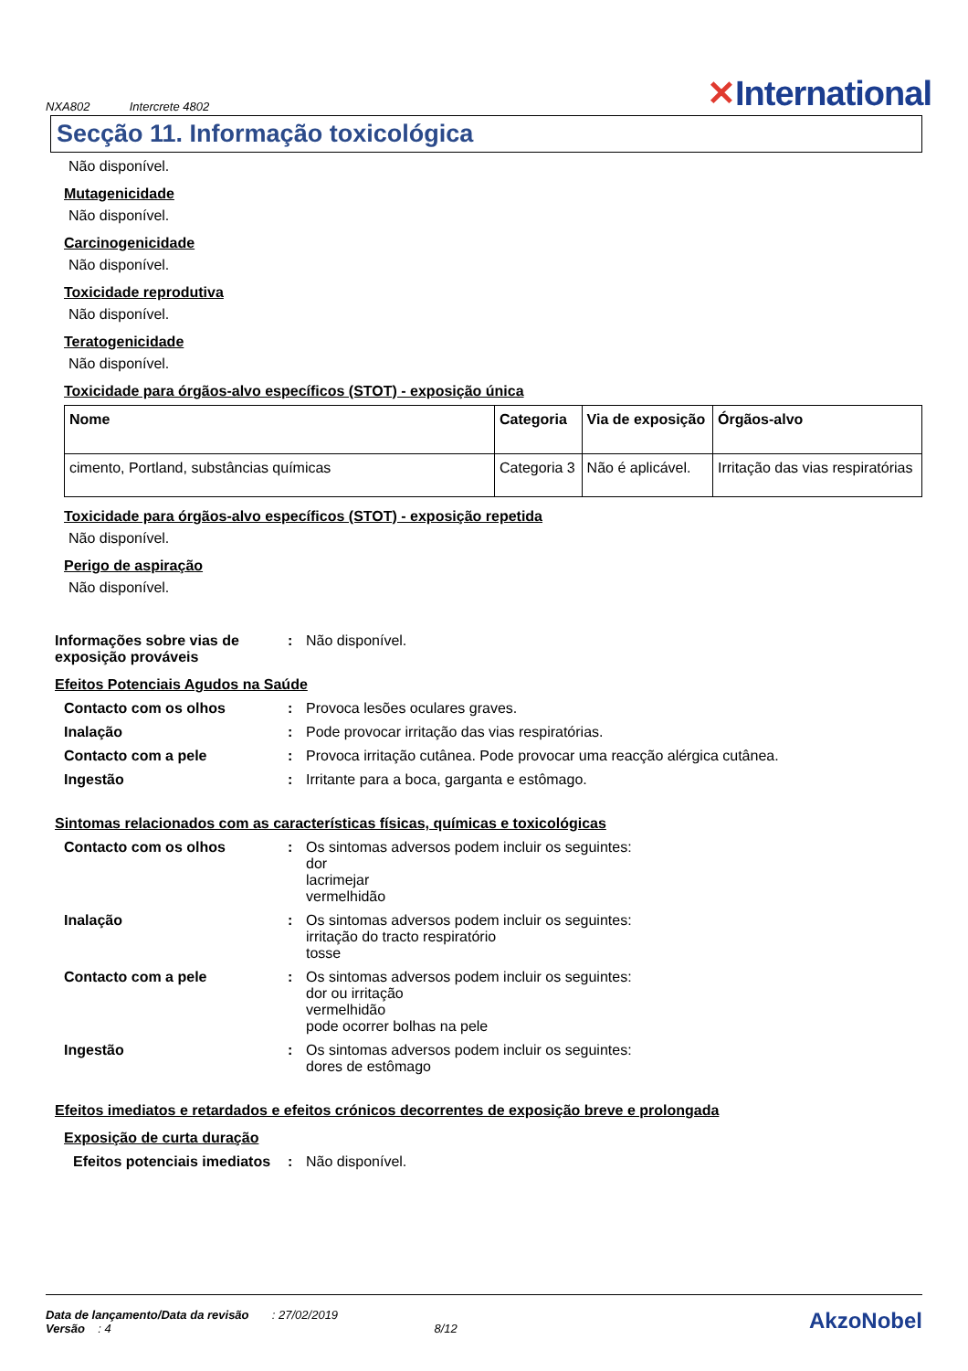NXA802 Intercrete 4802
✕International
Secção 11. Informação toxicológica
Não disponível.
Mutagenicidade
Não disponível.
Carcinogenicidade
Não disponível.
Toxicidade reprodutiva
Não disponível.
Teratogenicidade
Não disponível.
Toxicidade para órgãos-alvo específicos (STOT) - exposição única
| Nome | Categoria | Via de exposição | Órgãos-alvo |
| --- | --- | --- | --- |
| cimento, Portland, substâncias químicas | Categoria 3 | Não é aplicável. | Irritação das vias respiratórias |
Toxicidade para órgãos-alvo específicos (STOT) - exposição repetida
Não disponível.
Perigo de aspiração
Não disponível.
Informações sobre vias de exposição prováveis
: Não disponível.
Efeitos Potenciais Agudos na Saúde
Contacto com os olhos : Provoca lesões oculares graves.
Inalação : Pode provocar irritação das vias respiratórias.
Contacto com a pele : Provoca irritação cutânea. Pode provocar uma reacção alérgica cutânea.
Ingestão : Irritante para a boca, garganta e estômago.
Sintomas relacionados com as características físicas, químicas e toxicológicas
Contacto com os olhos : Os sintomas adversos podem incluir os seguintes:
dor
lacrimejar
vermelhidão
Inalação : Os sintomas adversos podem incluir os seguintes:
irritação do tracto respiratório
tosse
Contacto com a pele : Os sintomas adversos podem incluir os seguintes:
dor ou irritação
vermelhidão
pode ocorrer bolhas na pele
Ingestão : Os sintomas adversos podem incluir os seguintes:
dores de estômago
Efeitos imediatos e retardados e efeitos crónicos decorrentes de exposição breve e prolongada
Exposição de curta duração
Efeitos potenciais imediatos
: Não disponível.
Data de lançamento/Data da revisão : 27/02/2019
Versão : 4 8/12
AkzoNobel